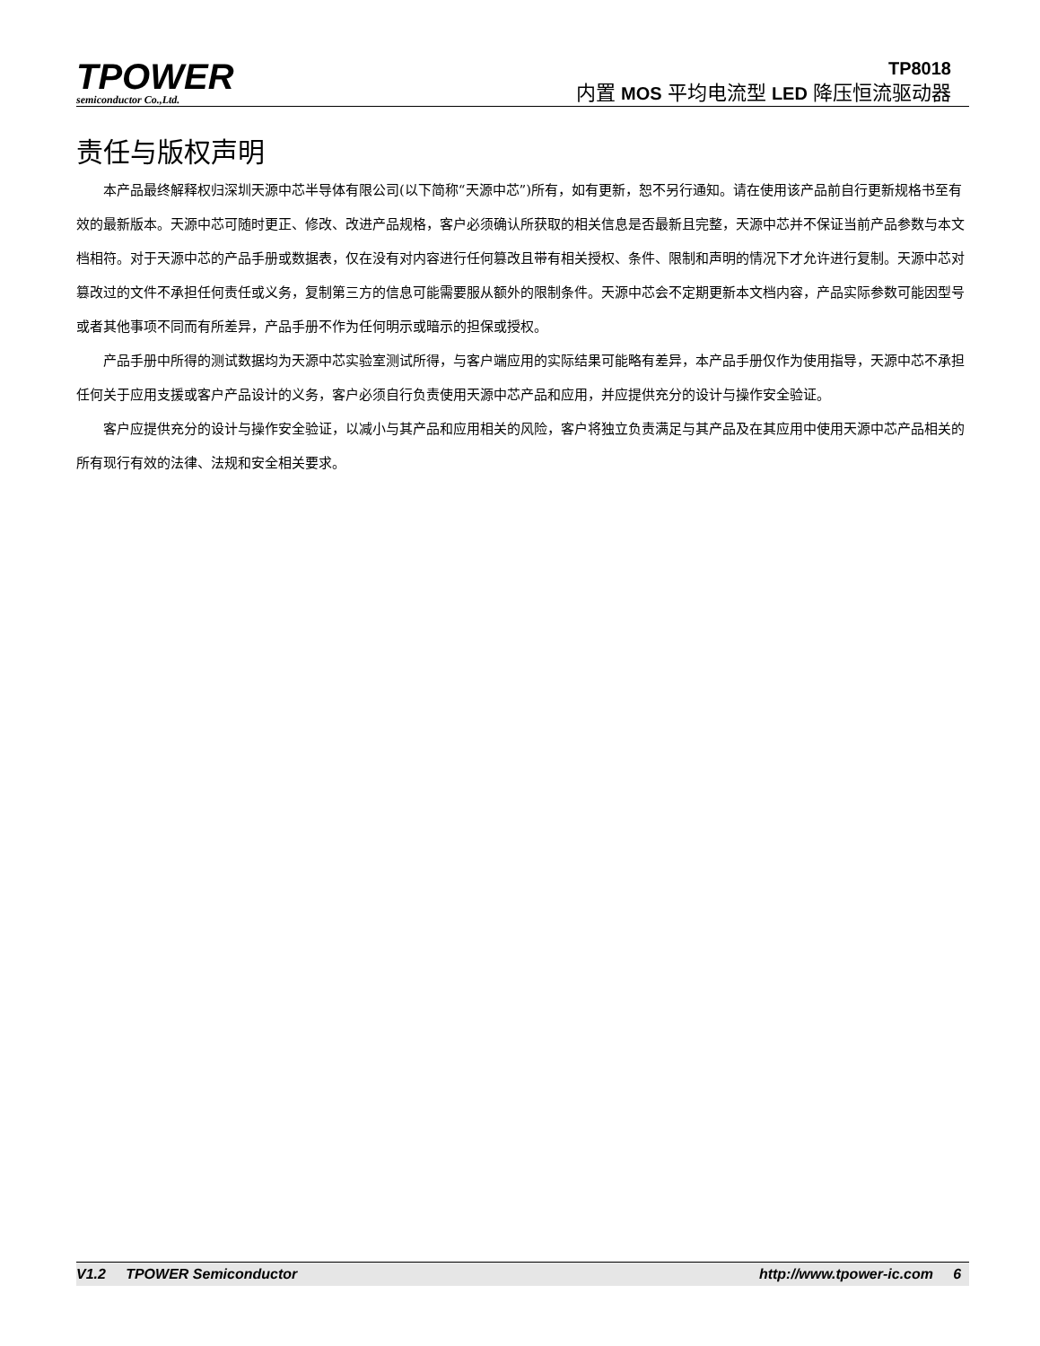TPOWER
semiconductor Co.,Ltd.
TP8018
内置 MOS 平均电流型 LED 降压恒流驱动器
责任与版权声明
本产品最终解释权归深圳天源中芯半导体有限公司(以下简称“天源中芯”)所有，如有更新，恕不另行通知。请在使用该产品前自行更新规格书至有效的最新版本。天源中芯可随时更正、修改、改进产品规格，客户必须确认所获取的相关信息是否最新且完整，天源中芯并不保证当前产品参数与本文档相符。对于天源中芯的产品手册或数据表，仅在没有对内容进行任何篡改且带有相关授权、条件、限制和声明的情况下才允许进行复制。天源中芯对篡改过的文件不承担任何责任或义务，复制第三方的信息可能需要服从额外的限制条件。天源中芯会不定期更新本文档内容，产品实际参数可能因型号或者其他事项不同而有所差异，产品手册不作为任何明示或暗示的担保或授权。
产品手册中所得的测试数据均为天源中芯实验室测试所得，与客户端应用的实际结果可能略有差异，本产品手册仅作为使用指导，天源中芯不承担任何关于应用支援或客户产品设计的义务，客户必须自行负责使用天源中芯产品和应用，并应提供充分的设计与操作安全验证。
客户应提供充分的设计与操作安全验证，以减小与其产品和应用相关的风险，客户将独立负责满足与其产品及在其应用中使用天源中芯产品相关的所有现行有效的法律、法规和安全相关要求。
V1.2 TPOWER Semiconductor http://www.tpower-ic.com 6